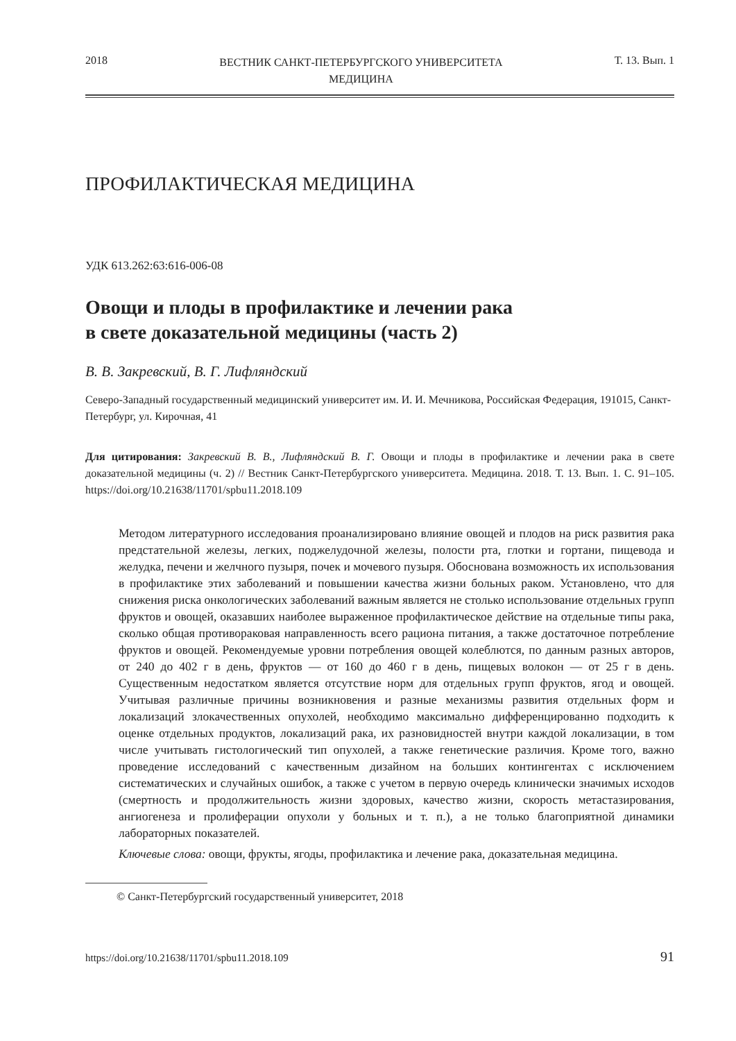2018 ВЕСТНИК САНКТ-ПЕТЕРБУРГСКОГО УНИВЕРСИТЕТА
МЕДИЦИНА Т. 13. Вып. 1
ПРОФИЛАКТИЧЕСКАЯ МЕДИЦИНА
УДК 613.262:63:616-006-08
Овощи и плоды в профилактике и лечении рака
в свете доказательной медицины (часть 2)
В. В. Закревский, В. Г. Лифляндский
Северо-Западный государственный медицинский университет им. И. И. Мечникова, Российская Федерация, 191015, Санкт-Петербург, ул. Кирочная, 41
Для цитирования: Закревский В. В., Лифляндский В. Г. Овощи и плоды в профилактике и лечении рака в свете доказательной медицины (ч. 2) // Вестник Санкт-Петербургского университета. Медицина. 2018. Т. 13. Вып. 1. С. 91–105. https://doi.org/10.21638/11701/spbu11.2018.109
Методом литературного исследования проанализировано влияние овощей и плодов на риск развития рака предстательной железы, легких, поджелудочной железы, полости рта, глотки и гортани, пищевода и желудка, печени и желчного пузыря, почек и мочевого пузыря. Обоснована возможность их использования в профилактике этих заболеваний и повышении качества жизни больных раком. Установлено, что для снижения риска онкологических заболеваний важным является не столько использование отдельных групп фруктов и овощей, оказавших наиболее выраженное профилактическое действие на отдельные типы рака, сколько общая противораковая направленность всего рациона питания, а также достаточное потребление фруктов и овощей. Рекомендуемые уровни потребления овощей колеблются, по данным разных авторов, от 240 до 402 г в день, фруктов — от 160 до 460 г в день, пищевых волокон — от 25 г в день. Существенным недостатком является отсутствие норм для отдельных групп фруктов, ягод и овощей. Учитывая различные причины возникновения и разные механизмы развития отдельных форм и локализаций злокачественных опухолей, необходимо максимально дифференцированно подходить к оценке отдельных продуктов, локализаций рака, их разновидностей внутри каждой локализации, в том числе учитывать гистологический тип опухолей, а также генетические различия. Кроме того, важно проведение исследований с качественным дизайном на больших контингентах с исключением систематических и случайных ошибок, а также с учетом в первую очередь клинически значимых исходов (смертность и продолжительность жизни здоровых, качество жизни, скорость метастазирования, ангиогенеза и пролиферации опухоли у больных и т. п.), а не только благоприятной динамики лабораторных показателей.
Ключевые слова: овощи, фрукты, ягоды, профилактика и лечение рака, доказательная медицина.
© Санкт-Петербургский государственный университет, 2018
https://doi.org/10.21638/11701/spbu11.2018.109 91